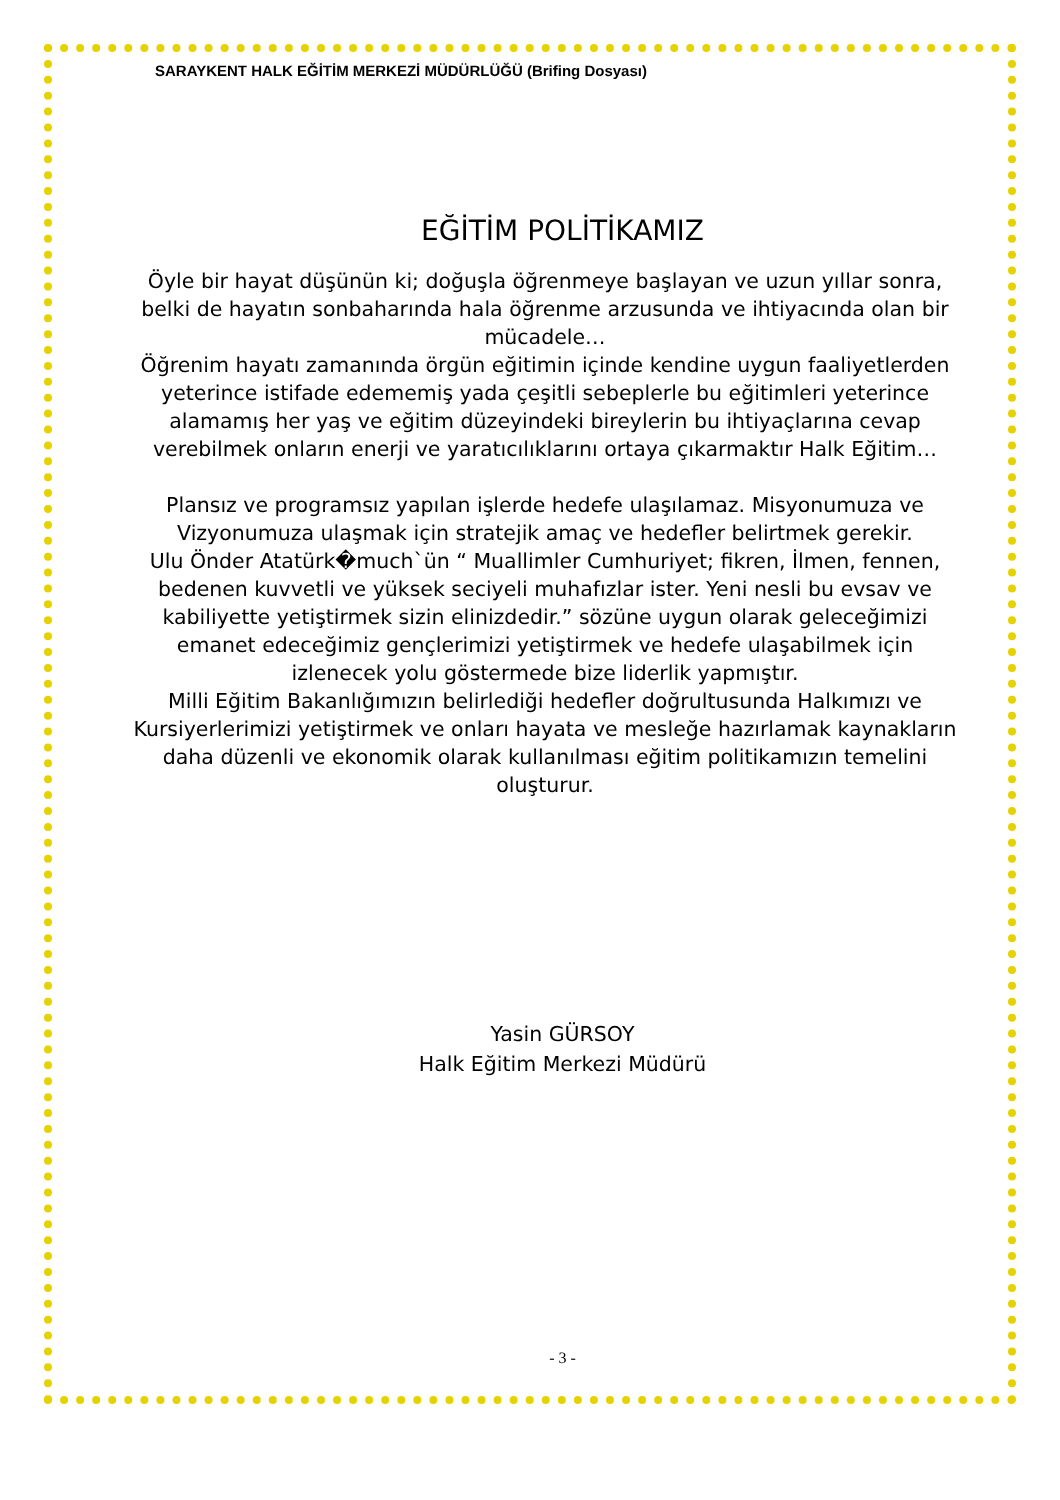SARAYKENT HALK EĞİTİM MERKEZİ MÜDÜRLÜĞÜ (Brifing Dosyası)
EĞİTİM POLİTİKAMIZ
Öyle bir hayat düşünün ki; doğuşla öğrenmeye başlayan ve uzun yıllar sonra, belki de hayatın sonbaharında hala öğrenme arzusunda ve ihtiyacında olan bir mücadele…
Öğrenim hayatı zamanında örgün eğitimin içinde kendine uygun faaliyetlerden yeterince istifade edememiş yada çeşitli sebeplerle bu eğitimleri yeterince alamamış her yaş ve eğitim düzeyindeki bireylerin bu ihtiyaçlarına cevap verebilmek onların enerji ve yaratıcılıklarını ortaya çıkarmaktır Halk Eğitim…
Plansız ve programsız yapılan işlerde hedefe ulaşılamaz. Misyonumuza ve Vizyonumuza ulaşmak için stratejik amaç ve hedefler belirtmek gerekir.
Ulu Önder Atatürk�much`ün “ Muallimler Cumhuriyet; fikren, İlmen, fennen, bedenen kuvvetli ve yüksek seciyeli muhafızlar ister. Yeni nesli bu evsav ve kabiliyette yetiştirmek sizin elinizdedir.” sözüne uygun olarak geleceğimizi emanet edeceğimiz gençlerimizi yetiştirmek ve hedefe ulaşabilmek için izlenecek yolu göstermede bize liderlik yapmıştır.
Milli Eğitim Bakanlığımızın belirlediği hedefler doğrultusunda Halkımızı ve Kursiyerlerimizi yetiştirmek ve onları hayata ve mesleğe hazırlamak kaynakların daha düzenli ve ekonomik olarak kullanılması eğitim politikamızın temelini oluşturur.
Yasin GÜRSOY
Halk Eğitim Merkezi Müdürü
- 3 -